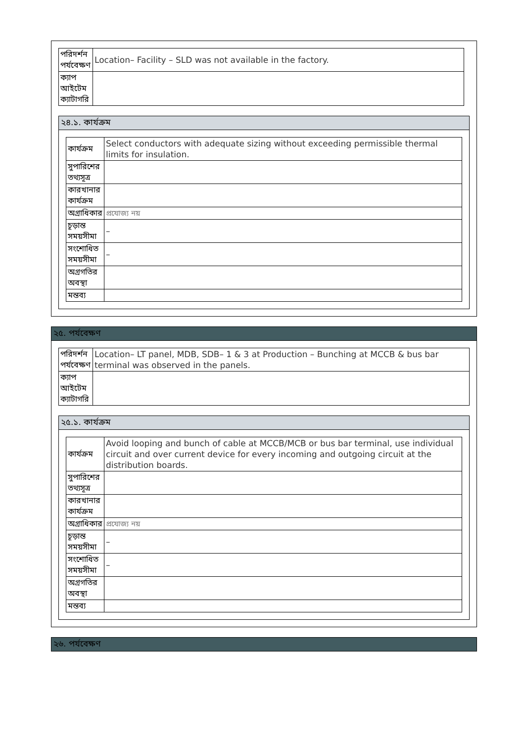| পরিদর্শন পর্যবেক্ষণ | Location– Facility – SLD was not available in the factory. |
| ক্যাপ আইটেম ক্যাটাগরি | |
২৪.১. কার্যক্রম
| কার্যক্রম | Select conductors with adequate sizing without exceeding permissible thermal limits for insulation. |
| সুপারিশের তথ্যসূত্র | |
| কারখানার কার্যক্রম | |
| অগ্রাধিকার | প্রযোজ্য নয় |
| চূড়ান্ত সময়সীমা | – |
| সংশোধিত সময়সীমা | – |
| অগ্রগতির অবস্থা | |
| মন্তব্য | |
২৫. পর্যবেক্ষণ
| পরিদর্শন পর্যবেক্ষণ | Location– LT panel, MDB, SDB– 1 & 3 at Production – Bunching at MCCB & bus bar terminal was observed in the panels. |
| ক্যাপ আইটেম ক্যাটাগরি | |
২৫.১. কার্যক্রম
| কার্যক্রম | Avoid looping and bunch of cable at MCCB/MCB or bus bar terminal, use individual circuit and over current device for every incoming and outgoing circuit at the distribution boards. |
| সুপারিশের তথ্যসূত্র | |
| কারখানার কার্যক্রম | |
| অগ্রাধিকার | প্রযোজ্য নয় |
| চূড়ান্ত সময়সীমা | – |
| সংশোধিত সময়সীমা | – |
| অগ্রগতির অবস্থা | |
| মন্তব্য | |
২৬. পর্যবেক্ষণ